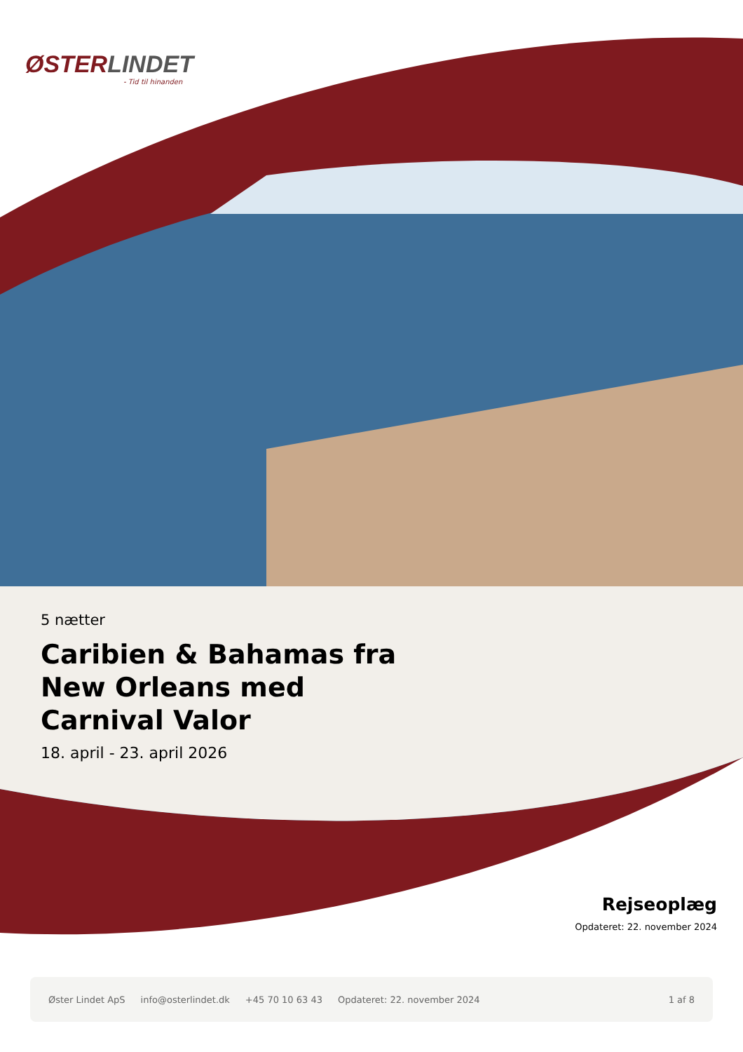ØSTERLINDET
- Tid til hinanden
5 nætter
Caribien & Bahamas fra New Orleans med Carnival Valor
18. april - 23. april 2026
Rejseoplæg
Opdateret: 22. november 2024
Øster Lindet ApS info@osterlindet.dk +45 70 10 63 43 Opdateret: 22. november 2024 1 af 8